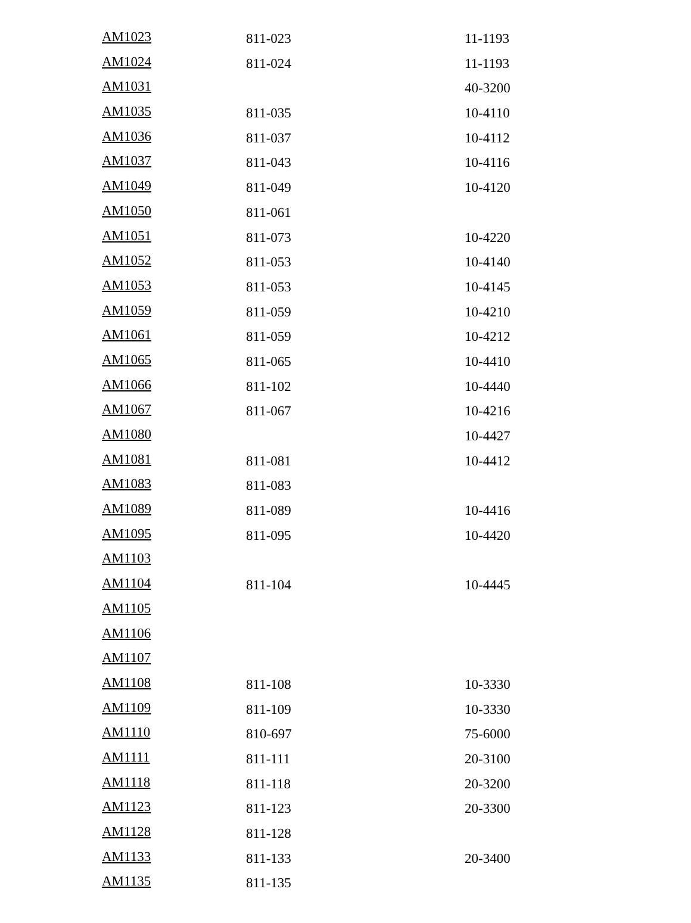| AM1023 | 811-023 | 11-1193 |
| AM1024 | 811-024 | 11-1193 |
| AM1031 | | 40-3200 |
| AM1035 | 811-035 | 10-4110 |
| AM1036 | 811-037 | 10-4112 |
| AM1037 | 811-043 | 10-4116 |
| AM1049 | 811-049 | 10-4120 |
| AM1050 | 811-061 | |
| AM1051 | 811-073 | 10-4220 |
| AM1052 | 811-053 | 10-4140 |
| AM1053 | 811-053 | 10-4145 |
| AM1059 | 811-059 | 10-4210 |
| AM1061 | 811-059 | 10-4212 |
| AM1065 | 811-065 | 10-4410 |
| AM1066 | 811-102 | 10-4440 |
| AM1067 | 811-067 | 10-4216 |
| AM1080 | | 10-4427 |
| AM1081 | 811-081 | 10-4412 |
| AM1083 | 811-083 | |
| AM1089 | 811-089 | 10-4416 |
| AM1095 | 811-095 | 10-4420 |
| AM1103 | | |
| AM1104 | 811-104 | 10-4445 |
| AM1105 | | |
| AM1106 | | |
| AM1107 | | |
| AM1108 | 811-108 | 10-3330 |
| AM1109 | 811-109 | 10-3330 |
| AM1110 | 810-697 | 75-6000 |
| AM1111 | 811-111 | 20-3100 |
| AM1118 | 811-118 | 20-3200 |
| AM1123 | 811-123 | 20-3300 |
| AM1128 | 811-128 | |
| AM1133 | 811-133 | 20-3400 |
| AM1135 | 811-135 | |